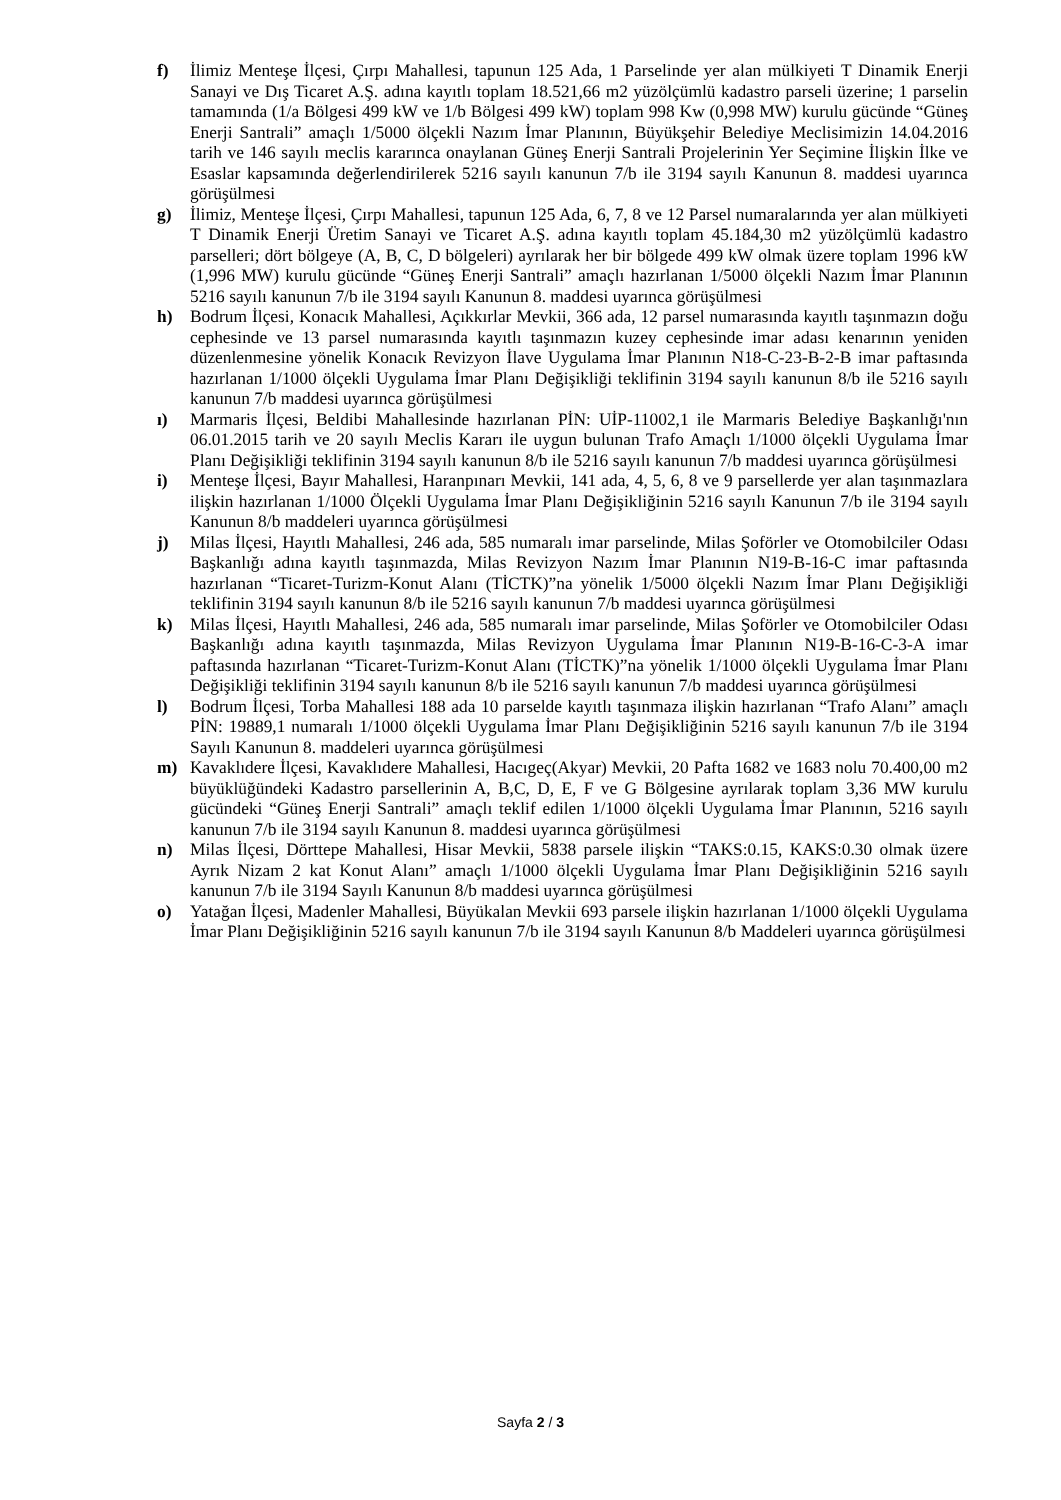f) İlimiz Menteşe İlçesi, Çırpı Mahallesi, tapunun 125 Ada, 1 Parselinde yer alan mülkiyeti T Dinamik Enerji Sanayi ve Dış Ticaret A.Ş. adına kayıtlı toplam 18.521,66 m2 yüzölçümlü kadastro parseli üzerine; 1 parselin tamamında (1/a Bölgesi 499 kW ve 1/b Bölgesi 499 kW) toplam 998 Kw (0,998 MW) kurulu gücünde “Güneş Enerji Santrali” amaçlı 1/5000 ölçekli Nazım İmar Planının, Büyükşehir Belediye Meclisimizin 14.04.2016 tarih ve 146 sayılı meclis kararınca onaylanan Güneş Enerji Santrali Projelerinin Yer Seçimine İlişkin İlke ve Esaslar kapsamında değerlendirilerek 5216 sayılı kanunun 7/b ile 3194 sayılı Kanunun 8. maddesi uyarınca görüşülmesi
g) İlimiz, Menteşe İlçesi, Çırpı Mahallesi, tapunun 125 Ada, 6, 7, 8 ve 12 Parsel numaralarında yer alan mülkiyeti T Dinamik Enerji Üretim Sanayi ve Ticaret A.Ş. adına kayıtlı toplam 45.184,30 m2 yüzölçümlü kadastro parselleri; dört bölgeye (A, B, C, D bölgeleri) ayrılarak her bir bölgede 499 kW olmak üzere toplam 1996 kW (1,996 MW) kurulu gücünde “Güneş Enerji Santrali” amaçlı hazırlanan 1/5000 ölçekli Nazım İmar Planının 5216 sayılı kanunun 7/b ile 3194 sayılı Kanunun 8. maddesi uyarınca görüşülmesi
h) Bodrum İlçesi, Konacık Mahallesi, Açıkkırlar Mevkii, 366 ada, 12 parsel numarasında kayıtlı taşınmazın doğu cephesinde ve 13 parsel numarasında kayıtlı taşınmazın kuzey cephesinde imar adası kenarının yeniden düzenlenmesine yönelik Konacık Revizyon İlave Uygulama İmar Planının N18-C-23-B-2-B imar paftasında hazırlanan 1/1000 ölçekli Uygulama İmar Planı Değişikliği teklifinin 3194 sayılı kanunun 8/b ile 5216 sayılı kanunun 7/b maddesi uyarınca görüşülmesi
ı) Marmaris İlçesi, Beldibi Mahallesinde hazırlanan PİN: UİP-11002,1 ile Marmaris Belediye Başkanlığı'nın 06.01.2015 tarih ve 20 sayılı Meclis Kararı ile uygun bulunan Trafo Amaçlı 1/1000 ölçekli Uygulama İmar Planı Değişikliği teklifinin 3194 sayılı kanunun 8/b ile 5216 sayılı kanunun 7/b maddesi uyarınca görüşülmesi
i) Menteşe İlçesi, Bayır Mahallesi, Haranpınarı Mevkii, 141 ada, 4, 5, 6, 8 ve 9 parsellerde yer alan taşınmazlara ilişkin hazırlanan 1/1000 Ölçekli Uygulama İmar Planı Değişikliğinin 5216 sayılı Kanunun 7/b ile 3194 sayılı Kanunun 8/b maddeleri uyarınca görüşülmesi
j) Milas İlçesi, Hayıtlı Mahallesi, 246 ada, 585 numaralı imar parselinde, Milas Şoförler ve Otomobilciler Odası Başkanlığı adına kayıtlı taşınmazda, Milas Revizyon Nazım İmar Planının N19-B-16-C imar paftasında hazırlanan “Ticaret-Turizm-Konut Alanı (TİCTK)”na yönelik 1/5000 ölçekli Nazım İmar Planı Değişikliği teklifinin 3194 sayılı kanunun 8/b ile 5216 sayılı kanunun 7/b maddesi uyarınca görüşülmesi
k) Milas İlçesi, Hayıtlı Mahallesi, 246 ada, 585 numaralı imar parselinde, Milas Şoförler ve Otomobilciler Odası Başkanlığı adına kayıtlı taşınmazda, Milas Revizyon Uygulama İmar Planının N19-B-16-C-3-A imar paftasında hazırlanan “Ticaret-Turizm-Konut Alanı (TİCTK)”na yönelik 1/1000 ölçekli Uygulama İmar Planı Değişikliği teklifinin 3194 sayılı kanunun 8/b ile 5216 sayılı kanunun 7/b maddesi uyarınca görüşülmesi
l) Bodrum İlçesi, Torba Mahallesi 188 ada 10 parselde kayıtlı taşınmaza ilişkin hazırlanan “Trafo Alanı” amaçlı PİN: 19889,1 numaralı 1/1000 ölçekli Uygulama İmar Planı Değişikliğinin 5216 sayılı kanunun 7/b ile 3194 Sayılı Kanunun 8. maddeleri uyarınca görüşülmesi
m) Kavaklıdere İlçesi, Kavaklıdere Mahallesi, Hacıgeç(Akyar) Mevkii, 20 Pafta 1682 ve 1683 nolu 70.400,00 m2 büyüklüğündeki Kadastro parsellerinin A, B,C, D, E, F ve G Bölgesine ayrılarak toplam 3,36 MW kurulu gücündeki “Güneş Enerji Santrali” amaçlı teklif edilen 1/1000 ölçekli Uygulama İmar Planının, 5216 sayılı kanunun 7/b ile 3194 sayılı Kanunun 8. maddesi uyarınca görüşülmesi
n) Milas İlçesi, Dörttepe Mahallesi, Hisar Mevkii, 5838 parsele ilişkin “TAKS:0.15, KAKS:0.30 olmak üzere Ayrık Nizam 2 kat Konut Alanı” amaçlı 1/1000 ölçekli Uygulama İmar Planı Değişikliğinin 5216 sayılı kanunun 7/b ile 3194 Sayılı Kanunun 8/b maddesi uyarınca görüşülmesi
o) Yatağan İlçesi, Madenler Mahallesi, Büyükalan Mevkii 693 parsele ilişkin hazırlanan 1/1000 ölçekli Uygulama İmar Planı Değişikliğinin 5216 sayılı kanunun 7/b ile 3194 sayılı Kanunun 8/b Maddeleri uyarınca görüşülmesi
Sayfa 2 / 3